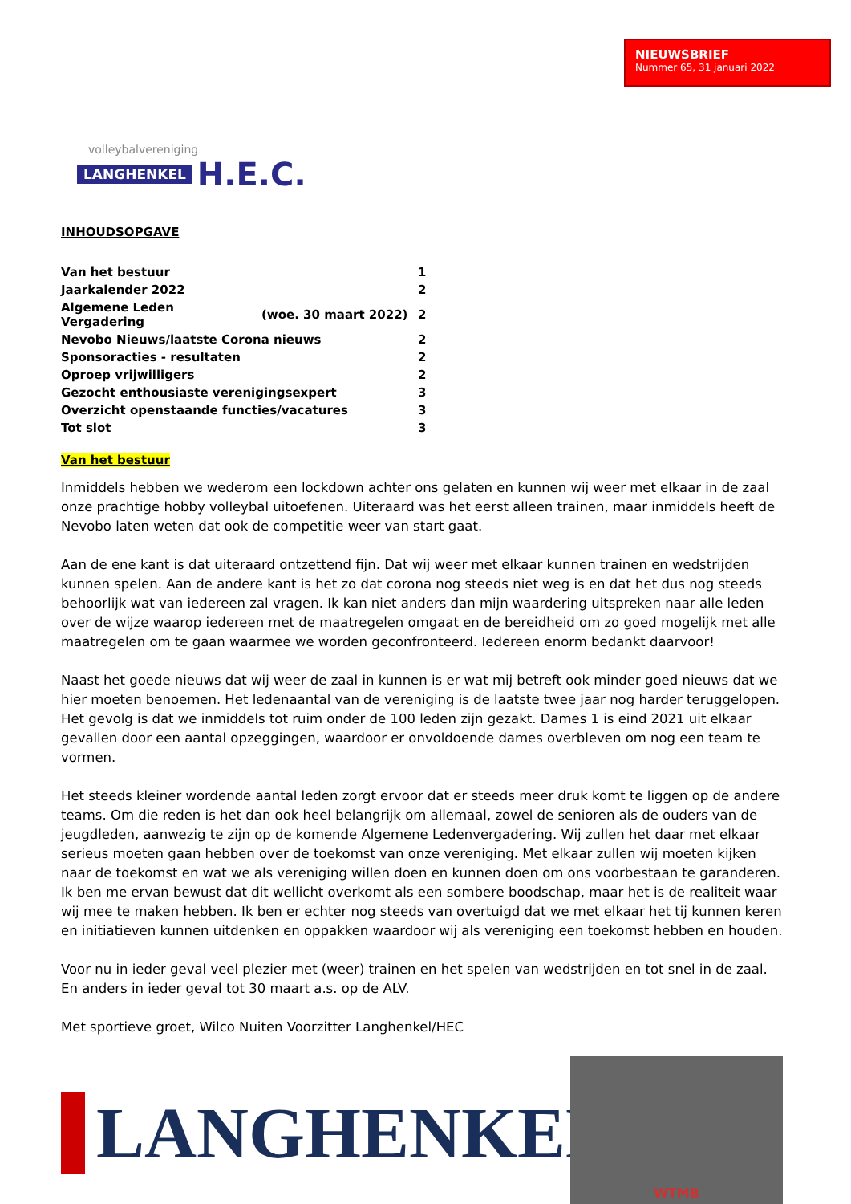volleybalvereniging
LANGHENKEL H.E.C.
NIEUWSBRIEF
Nummer 65, 31 januari 2022
INHOUDSOPGAVE
| Van het bestuur | | 1 |
| Jaarkalender 2022 | | 2 |
| Algemene Leden Vergadering | (woe. 30 maart 2022) | 2 |
| Nevobo Nieuws/laatste Corona nieuws | | 2 |
| Sponsoracties - resultaten | | 2 |
| Oproep vrijwilligers | | 2 |
| Gezocht enthousiaste verenigingsexpert | | 3 |
| Overzicht openstaande functies/vacatures | | 3 |
| Tot slot | | 3 |
Van het bestuur
Inmiddels hebben we wederom een lockdown achter ons gelaten en kunnen wij weer met elkaar in de zaal onze prachtige hobby volleybal uitoefenen. Uiteraard was het eerst alleen trainen, maar inmiddels heeft de Nevobo laten weten dat ook de competitie weer van start gaat.
Aan de ene kant is dat uiteraard ontzettend fijn. Dat wij weer met elkaar kunnen trainen en wedstrijden kunnen spelen. Aan de andere kant is het zo dat corona nog steeds niet weg is en dat het dus nog steeds behoorlijk wat van iedereen zal vragen. Ik kan niet anders dan mijn waardering uitspreken naar alle leden over de wijze waarop iedereen met de maatregelen omgaat en de bereidheid om zo goed mogelijk met alle maatregelen om te gaan waarmee we worden geconfronteerd. Iedereen enorm bedankt daarvoor!
Naast het goede nieuws dat wij weer de zaal in kunnen is er wat mij betreft ook minder goed nieuws dat we hier moeten benoemen. Het ledenaantal van de vereniging is de laatste twee jaar nog harder teruggelopen. Het gevolg is dat we inmiddels tot ruim onder de 100 leden zijn gezakt. Dames 1 is eind 2021 uit elkaar gevallen door een aantal opzeggingen, waardoor er onvoldoende dames overbleven om nog een team te vormen.
Het steeds kleiner wordende aantal leden zorgt ervoor dat er steeds meer druk komt te liggen op de andere teams. Om die reden is het dan ook heel belangrijk om allemaal, zowel de senioren als de ouders van de jeugdleden, aanwezig te zijn op de komende Algemene Ledenvergadering. Wij zullen het daar met elkaar serieus moeten gaan hebben over de toekomst van onze vereniging. Met elkaar zullen wij moeten kijken naar de toekomst en wat we als vereniging willen doen en kunnen doen om ons voorbestaan te garanderen. Ik ben me ervan bewust dat dit wellicht overkomt als een sombere boodschap, maar het is de realiteit waar wij mee te maken hebben. Ik ben er echter nog steeds van overtuigd dat we met elkaar het tij kunnen keren en initiatieven kunnen uitdenken en oppakken waardoor wij als vereniging een toekomst hebben en houden.
Voor nu in ieder geval veel plezier met (weer) trainen en het spelen van wedstrijden en tot snel in de zaal. En anders in ieder geval tot 30 maart a.s. op de ALV.
Met sportieve groet, Wilco Nuiten Voorzitter Langhenkel/HEC
LANGHENKEL<sup>®</sup>
WTMB